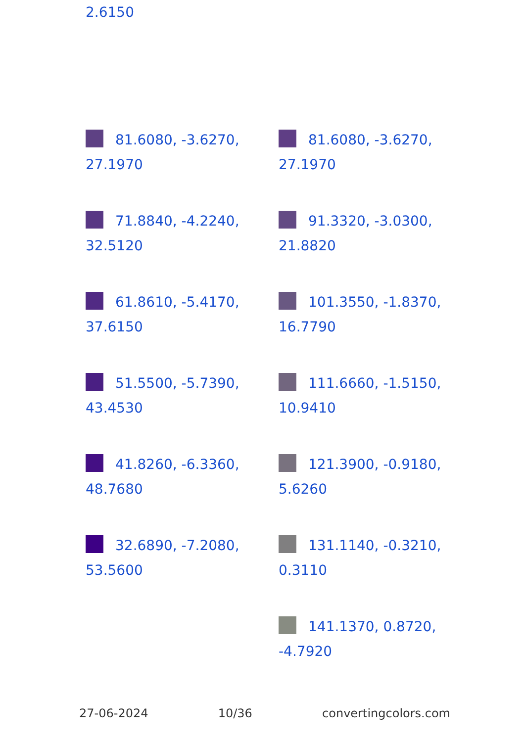2.6150
81.6080, -3.6270, 27.1970
81.6080, -3.6270, 27.1970
71.8840, -4.2240, 32.5120
91.3320, -3.0300, 21.8820
61.8610, -5.4170, 37.6150
101.3550, -1.8370, 16.7790
51.5500, -5.7390, 43.4530
111.6660, -1.5150, 10.9410
41.8260, -6.3360, 48.7680
121.3900, -0.9180, 5.6260
32.6890, -7.2080, 53.5600
131.1140, -0.3210, 0.3110
141.1370, 0.8720, -4.7920
27-06-2024 10/36 convertingcolors.com